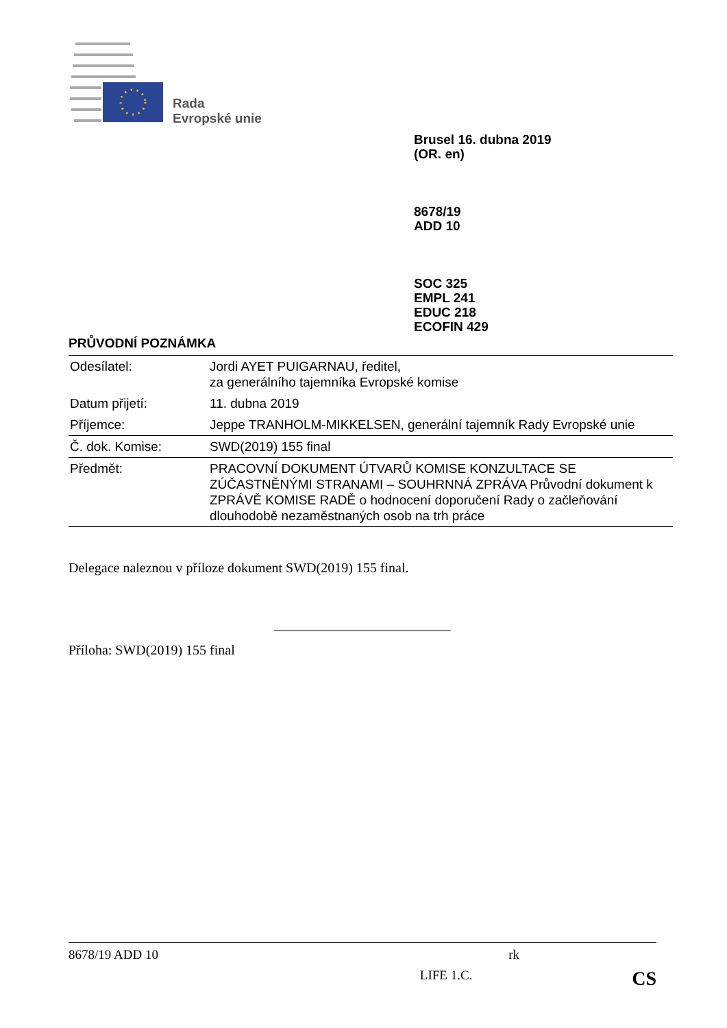Rada
Evropské unie
Brusel 16. dubna 2019
(OR. en)
8678/19
ADD 10
SOC 325
EMPL 241
EDUC 218
ECOFIN 429
PRŮVODNÍ POZNÁMKA
| Odesílatel: | Jordi AYET PUIGARNAU, ředitel, za generálního tajemníka Evropské komise |
| Datum přijetí: | 11. dubna 2019 |
| Příjemce: | Jeppe TRANHOLM-MIKKELSEN, generální tajemník Rady Evropské unie |
| Č. dok. Komise: | SWD(2019) 155 final |
| Předmět: | PRACOVNÍ DOKUMENT ÚTVARŮ KOMISE KONZULTACE SE ZÚČASTNĚNÝMI STRANAMI – SOUHRNNÁ ZPRÁVA Průvodní dokument k ZPRÁVĚ KOMISE RADĚ o hodnocení doporučení Rady o začleňování dlouhodobě nezaměstnaných osob na trh práce |
Delegace naleznou v příloze dokument SWD(2019) 155 final.
Příloha: SWD(2019) 155 final
8678/19 ADD 10 rk
LIFE 1.C. CS